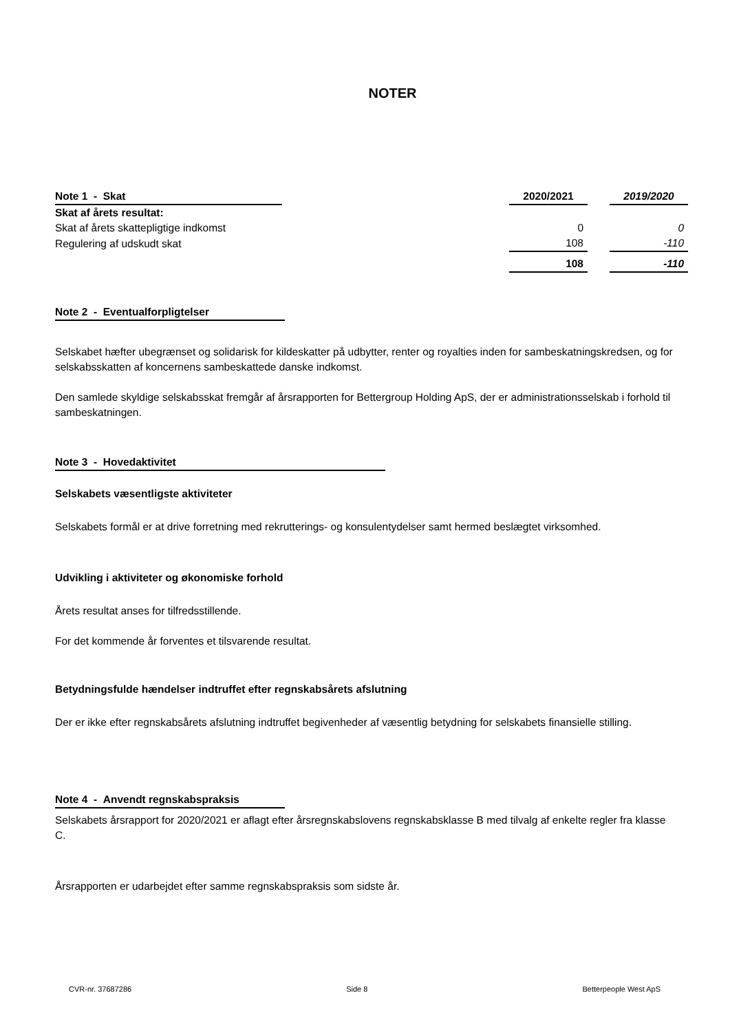NOTER
| Note 1 - Skat | | 2020/2021 | | 2019/2020 |
| Skat af årets resultat: | | | | |
| Skat af årets skattepligtige indkomst | | 0 | | 0 |
| Regulering af udskudt skat | | 108 | | -110 |
| | | 108 | | -110 |
Note 2 - Eventualforpligtelser
Selskabet hæfter ubegrænset og solidarisk for kildeskatter på udbytter, renter og royalties inden for sambeskatningskredsen, og for selskabsskatten af koncernens sambeskattede danske indkomst.
Den samlede skyldige selskabsskat fremgår af årsrapporten for Bettergroup Holding ApS, der er administrationsselskab i forhold til sambeskatningen.
Note 3 - Hovedaktivitet
Selskabets væsentligste aktiviteter
Selskabets formål er at drive forretning med rekrutterings- og konsulentydelser samt hermed beslægtet virksomhed.
Udvikling i aktiviteter og økonomiske forhold
Årets resultat anses for tilfredsstillende.
For det kommende år forventes et tilsvarende resultat.
Betydningsfulde hændelser indtruffet efter regnskabsårets afslutning
Der er ikke efter regnskabsårets afslutning indtruffet begivenheder af væsentlig betydning for selskabets finansielle stilling.
Note 4 - Anvendt regnskabspraksis
Selskabets årsrapport for 2020/2021 er aflagt efter årsregnskabslovens regnskabsklasse B med tilvalg af enkelte regler fra klasse C.
Årsrapporten er udarbejdet efter samme regnskabspraksis som sidste år.
CVR-nr. 37687286 Side 8 Betterpeople West ApS